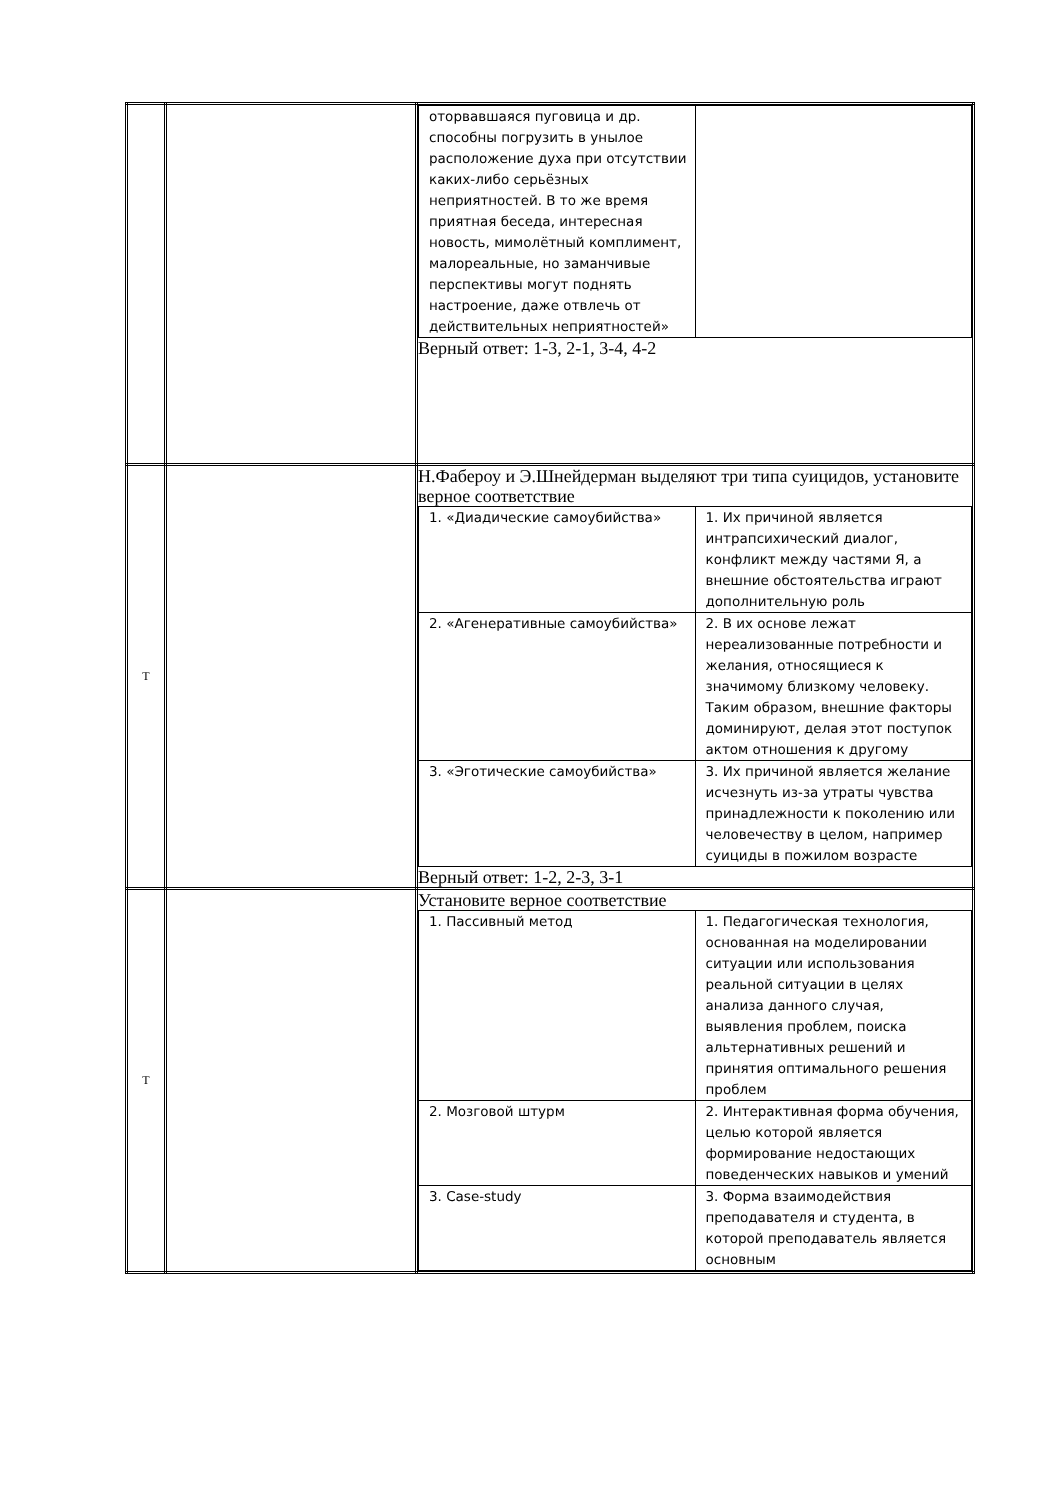| | | / оторвавшаяся пуговица и др. способны погрузить в унылое расположение духа при отсутствии каких-либо серьёзных неприятностей. В то же время приятная беседа, интересная новость, мимолётный комплимент, малореальные, но заманчивые перспективы могут поднять настроение, даже отвлечь от действительных неприятностей» / / Верный ответ: 1-3, 2-1, 3-4, 4-2 |
| Т | | Н.Фабероу и Э.Шнейдерман выделяют три типа суицидов, установите верное соответствие / 1. «Диадические самоубийства» / 1. Их причиной является интрапсихический диалог, конфликт между частями Я, а внешние обстоятельства играют дополнительную роль / / 2. «Агенеративные самоубийства» / 2. В их основе лежат нереализованные потребности и желания, относящиеся к значимому близкому человеку. Таким образом, внешние факторы доминируют, делая этот поступок актом отношения к другому / / 3. «Эготические самоубийства» / 3. Их причиной является желание исчезнуть из-за утраты чувства принадлежности к поколению или человечеству в целом, например суициды в пожилом возрасте / Верный ответ: 1-2, 2-3, 3-1 |
| Т | | Установите верное соответствие / 1. Пассивный метод / 1. Педагогическая технология, основанная на моделировании ситуации или использования реальной ситуации в целях анализа данного случая, выявления проблем, поиска альтернативных решений и принятия оптимального решения проблем / / 2. Мозговой штурм / 2. Интерактивная форма обучения, целью которой является формирование недостающих поведенческих навыков и умений / / 3. Case-study / 3. Форма взаимодействия преподавателя и студента, в которой преподаватель является основным / |